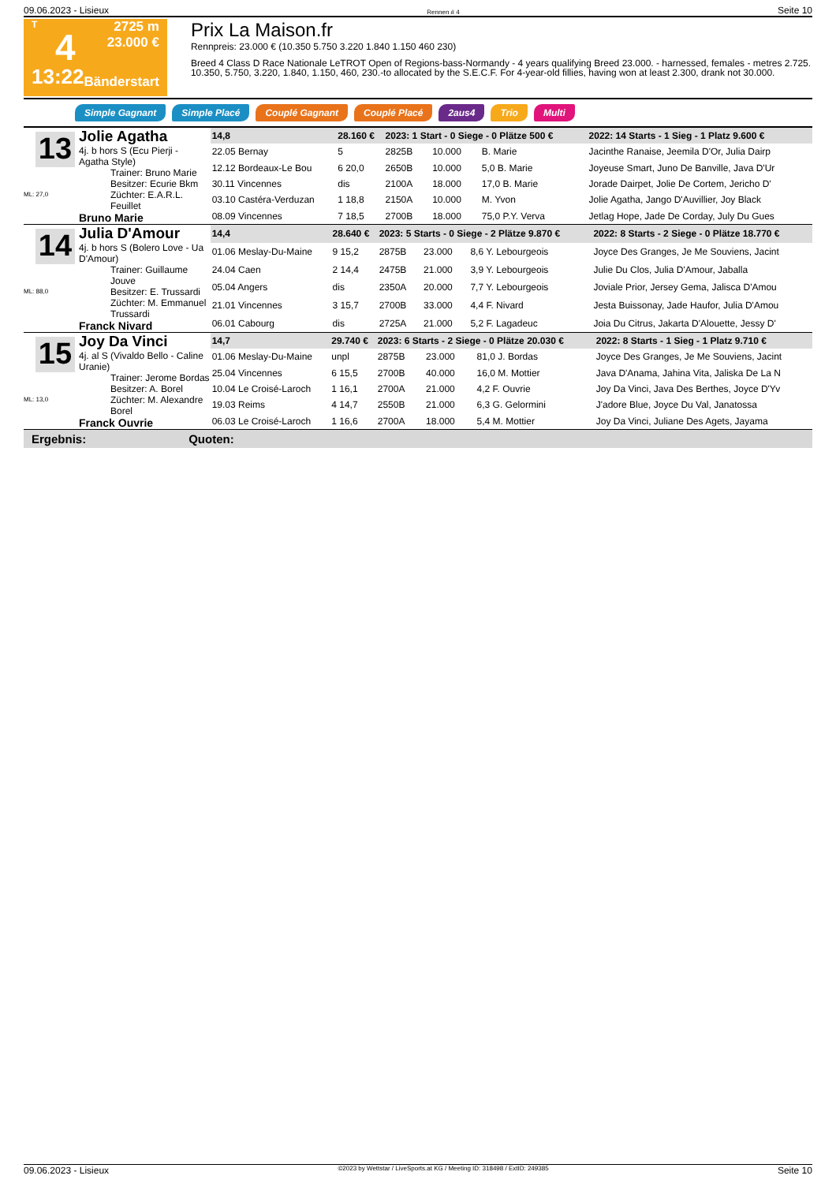09.06.2023 - Lisieux Rennen # 4 Seite 10
T
4
13:22
2725 m
23.000 €
Bänderstart
Prix La Maison.fr
Rennpreis: 23.000 € (10.350 5.750 3.220 1.840 1.150 460 230)
Breed 4 Class D Race Nationale LeTROT Open of Regions-bass-Normandy - 4 years qualifying Breed 23.000. - harnessed, females - metres 2.725. 10.350, 5.750, 3.220, 1.840, 1.150, 460, 230.-to allocated by the S.E.C.F. For 4-year-old fillies, having won at least 2.300, drank not 30.000.
Simple Gagnant Simple Placé Couplé Gagnant Couplé Placé 2aus4 Trio Multi
13
ML: 27,0
Jolie Agatha
4j. b hors S (Ecu Pierji - Agatha Style)
Trainer: Bruno Marie
Besitzer: Ecurie Bkm
Züchter: E.A.R.L. Feuillet
Bruno Marie
| 14,8 | 28.160 € | 2023: 1 Start - 0 Siege - 0 Plätze 500 € | | | | 2022: 14 Starts - 1 Sieg - 1 Platz 9.600 € |
| 22.05 Bernay | 5 | 2825B | 10.000 | B. Marie | | Jacinthe Ranaise, Jeemila D'Or, Julia Dairp |
| 12.12 Bordeaux-Le Bou | 6 20,0 | 2650B | 10.000 | 5,0 B. Marie | | Joyeuse Smart, Juno De Banville, Java D'Ur |
| 30.11 Vincennes | dis | 2100A | 18.000 | 17,0 B. Marie | | Jorade Dairpet, Jolie De Cortem, Jericho D' |
| 03.10 Castéra-Verduzan | 1 18,8 | 2150A | 10.000 | M. Yvon | | Jolie Agatha, Jango D'Auvillier, Joy Black |
| 08.09 Vincennes | 7 18,5 | 2700B | 18.000 | 75,0 P.Y. Verva | | Jetlag Hope, Jade De Corday, July Du Gues |
14
ML: 88,0
Julia D'Amour
4j. b hors S (Bolero Love - Ua D'Amour)
Trainer: Guillaume Jouve
Besitzer: E. Trussardi
Züchter: M. Emmanuel Trussardi
Franck Nivard
| 14,4 | 28.640 € | 2023: 5 Starts - 0 Siege - 2 Plätze 9.870 € | | | | 2022: 8 Starts - 2 Siege - 0 Plätze 18.770 € |
| 01.06 Meslay-Du-Maine | 9 15,2 | 2875B | 23.000 | 8,6 Y. Lebourgeois | | Joyce Des Granges, Je Me Souviens, Jacint |
| 24.04 Caen | 2 14,4 | 2475B | 21.000 | 3,9 Y. Lebourgeois | | Julie Du Clos, Julia D'Amour, Jaballa |
| 05.04 Angers | dis | 2350A | 20.000 | 7,7 Y. Lebourgeois | | Joviale Prior, Jersey Gema, Jalisca D'Amou |
| 21.01 Vincennes | 3 15,7 | 2700B | 33.000 | 4,4 F. Nivard | | Jesta Buissonay, Jade Haufor, Julia D'Amou |
| 06.01 Cabourg | dis | 2725A | 21.000 | 5,2 F. Lagadeuc | | Joia Du Citrus, Jakarta D'Alouette, Jessy D' |
15
ML: 13,0
Joy Da Vinci
4j. al S (Vivaldo Bello - Caline Uranie)
Trainer: Jerome Bordas
Besitzer: A. Borel
Züchter: M. Alexandre Borel
Franck Ouvrie
| 14,7 | 29.740 € | 2023: 6 Starts - 2 Siege - 0 Plätze 20.030 € | | | | 2022: 8 Starts - 1 Sieg - 1 Platz 9.710 € |
| 01.06 Meslay-Du-Maine | unpl | 2875B | 23.000 | 81,0 J. Bordas | | Joyce Des Granges, Je Me Souviens, Jacint |
| 25.04 Vincennes | 6 15,5 | 2700B | 40.000 | 16,0 M. Mottier | | Java D'Anama, Jahina Vita, Jaliska De La N |
| 10.04 Le Croisé-Laroch | 1 16,1 | 2700A | 21.000 | 4,2 F. Ouvrie | | Joy Da Vinci, Java Des Berthes, Joyce D'Yv |
| 19.03 Reims | 4 14,7 | 2550B | 21.000 | 6,3 G. Gelormini | | J'adore Blue, Joyce Du Val, Janatossa |
| 06.03 Le Croisé-Laroch | 1 16,6 | 2700A | 18.000 | 5,4 M. Mottier | | Joy Da Vinci, Juliane Des Agets, Jayama |
Ergebnis: Quoten:
09.06.2023 - Lisieux ©2023 by Wettstar / LiveSports.at KG / Meeting ID: 318498 / ExtID: 249385 Seite 10